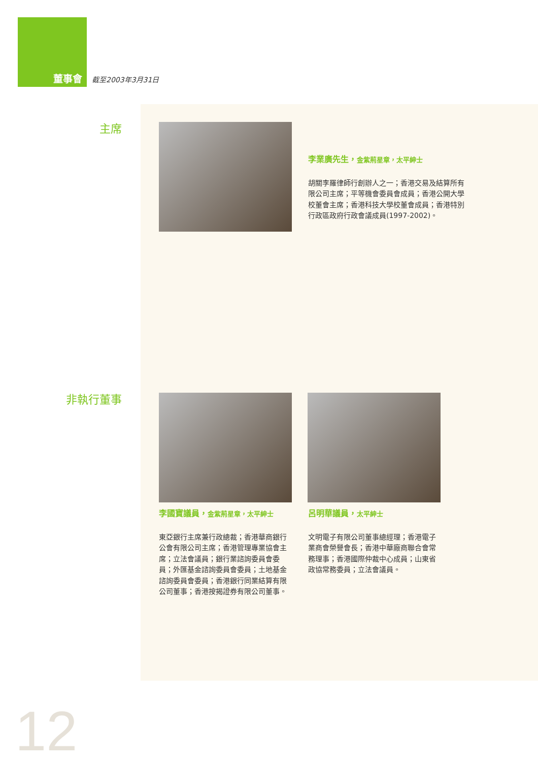董事會 截至2003年3月31日
主席
李業廣先生，金紫荊星章，太平紳士
胡關李羅律師行創辦人之一；香港交易及結算所有限公司主席；平等機會委員會成員；香港公開大學校董會主席；香港科技大學校董會成員；香港特別行政區政府行政會議成員(1997-2002)。
非執行董事
李國寶議員，金紫荊星章，太平紳士
東亞銀行主席兼行政總裁；香港華商銀行公會有限公司主席；香港管理專業協會主席；立法會議員；銀行業諮詢委員會委員；外匯基金諮詢委員會委員；土地基金諮詢委員會委員；香港銀行同業結算有限公司董事；香港按揭證券有限公司董事。
呂明華議員，太平紳士
文明電子有限公司董事總經理；香港電子業商會榮譽會長；香港中華廠商聯合會常務理事；香港國際仲裁中心成員；山東省政協常務委員；立法會議員。
12